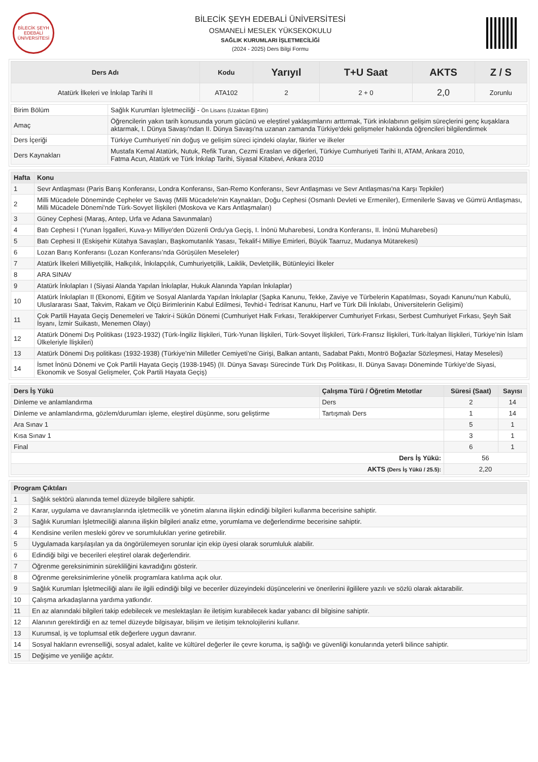BİLECİK ŞEYH EDEBALİ ÜNİVERSİTESİ
BİLECİK ŞEYH EDEBALİ ÜNİVERSİTESİ
OSMANELİ MESLEK YÜKSEKOKULU
SAĞLIK KURUMLARI İŞLETMECİLİĞİ
(2024 - 2025) Ders Bilgi Formu
| Ders Adı | Kodu | Yarıyıl | T+U Saat | AKTS | Z / S |
| --- | --- | --- | --- | --- | --- |
| Atatürk İlkeleri ve İnkılap Tarihi II | ATA102 | 2 | 2 + 0 | 2,0 | Zorunlu |
| Birim Bölüm | Sağlık Kurumları İşletmeciliği - Ön Lisans (Uzaktan Eğitim) |
| Amaç | Öğrencilerin yakın tarih konusunda yorum gücünü ve eleştirel yaklaşımlarını arttırmak, Türk inkılabının gelişim süreçlerini genç kuşaklara aktarmak, I. Dünya Savaşı'ndan II. Dünya Savaşı'na uzanan zamanda Türkiye'deki gelişmeler hakkında öğrencileri bilgilendirmek |
| Ders İçeriği | Türkiye Cumhuriyeti´nin doğuş ve gelişim süreci içindeki olaylar, fikirler ve ilkeler |
| Ders Kaynakları | Mustafa Kemal Atatürk, Nutuk, Refik Turan, Cezmi Eraslan ve diğerleri, Türkiye Cumhuriyeti Tarihi II, ATAM, Ankara 2010, Fatma Acun, Atatürk ve Türk İnkılap Tarihi, Siyasal Kitabevi, Ankara 2010 |
| Hafta | Konu |
| --- | --- |
| 1 | Sevr Antlaşması (Paris Barış Konferansı, Londra Konferansı, San-Remo Konferansı, Sevr Antlaşması ve Sevr Antlaşması'na Karşı Tepkiler) |
| 2 | Milli Mücadele Döneminde Cepheler ve Savaş (Milli Mücadele'nin Kaynakları, Doğu Cephesi (Osmanlı Devleti ve Ermeniler), Ermenilerle Savaş ve Gümrü Antlaşması, Milli Mücadele Dönemi'nde Türk-Sovyet İlişkileri (Moskova ve Kars Antlaşmaları) |
| 3 | Güney Cephesi (Maraş, Antep, Urfa ve Adana Savunmaları) |
| 4 | Batı Cephesi I (Yunan İşgalleri, Kuva-yı Milliye'den Düzenli Ordu'ya Geçiş, I. İnönü Muharebesi, Londra Konferansı, II. İnönü Muharebesi) |
| 5 | Batı Cephesi II (Eskişehir Kütahya Savaşları, Başkomutanlık Yasası, Tekalif-i Milliye Emirleri, Büyük Taarruz, Mudanya Mütarekesi) |
| 6 | Lozan Barış Konferansı (Lozan Konferansı’nda Görüşülen Meseleler) |
| 7 | Atatürk İlkeleri Milliyetçilik, Halkçılık, İnkılapçılık, Cumhuriyetçilik, Laiklik, Devletçilik, Bütünleyici İlkeler |
| 8 | ARA SINAV |
| 9 | Atatürk İnkılapları I (Siyasi Alanda Yapılan İnkılaplar, Hukuk Alanında Yapılan İnkılaplar) |
| 10 | Atatürk İnkılapları II (Ekonomi, Eğitim ve Sosyal Alanlarda Yapılan İnkılaplar (Şapka Kanunu, Tekke, Zaviye ve Türbelerin Kapatılması, Soyadı Kanunu'nun Kabulü, Uluslararası Saat, Takvim, Rakam ve Ölçü Birimlerinin Kabul Edilmesi, Tevhid-i Tedrisat Kanunu, Harf ve Türk Dili İnkılabı, Üniversitelerin Gelişimi) |
| 11 | Çok Partili Hayata Geçiş Denemeleri ve Takrir-i Sükûn Dönemi (Cumhuriyet Halk Fırkası, Terakkiperver Cumhuriyet Fırkası, Serbest Cumhuriyet Fırkası, Şeyh Sait İsyanı, İzmir Suikastı, Menemen Olayı) |
| 12 | Atatürk Dönemi Dış Politikası (1923-1932) (Türk-İngiliz İlişkileri, Türk-Yunan İlişkileri, Türk-Sovyet İlişkileri, Türk-Fransız İlişkileri, Türk-İtalyan İlişkileri, Türkiye’nin İslam Ülkeleriyle İlişkileri) |
| 13 | Atatürk Dönemi Dış politikası (1932-1938) (Türkiye’nin Milletler Cemiyeti’ne Girişi, Balkan antantı, Sadabat Paktı, Montrö Boğazlar Sözleşmesi, Hatay Meselesi) |
| 14 | İsmet İnönü Dönemi ve Çok Partili Hayata Geçiş (1938-1945) (II. Dünya Savaşı Sürecinde Türk Dış Politikası, II. Dünya Savaşı Döneminde Türkiye’de Siyasi, Ekonomik ve Sosyal Gelişmeler, Çok Partili Hayata Geçiş) |
| Ders İş Yükü | Çalışma Türü / Öğretim Metotlar | Süresi (Saat) | Sayısı |
| --- | --- | --- | --- |
| Dinleme ve anlamlandırma | Ders | 2 | 14 |
| Dinleme ve anlamlandırma, gözlem/durumları işleme, eleştirel düşünme, soru geliştirme | Tartışmalı Ders | 1 | 14 |
| Ara Sınav 1 | | 5 | 1 |
| Kısa Sınav 1 | | 3 | 1 |
| Final | | 6 | 1 |
| Ders İş Yükü: | | 56 | |
| AKTS (Ders İş Yükü / 25.5): | | 2,20 | |
| Program Çıktıları | |
| --- | --- |
| 1 | Sağlık sektörü alanında temel düzeyde bilgilere sahiptir. |
| 2 | Karar, uygulama ve davranışlarında işletmecilik ve yönetim alanına ilişkin edindiği bilgileri kullanma becerisine sahiptir. |
| 3 | Sağlık Kurumları İşletmeciliği alanına ilişkin bilgileri analiz etme, yorumlama ve değerlendirme becerisine sahiptir. |
| 4 | Kendisine verilen mesleki görev ve sorumlulukları yerine getirebilir. |
| 5 | Uygulamada karşılaşılan ya da öngörülemeyen sorunlar için ekip üyesi olarak sorumluluk alabilir. |
| 6 | Edindiği bilgi ve becerileri eleştirel olarak değerlendirir. |
| 7 | Öğrenme gereksiniminin sürekliliğini kavradığını gösterir. |
| 8 | Öğrenme gereksinimlerine yönelik programlara katılıma açık olur. |
| 9 | Sağlık Kurumları İşletmeciliği alanı ile ilgili edindiği bilgi ve beceriler düzeyindeki düşüncelerini ve önerilerini ilgililere yazılı ve sözlü olarak aktarabilir. |
| 10 | Çalışma arkadaşlarına yardıma yatkındır. |
| 11 | En az alanındaki bilgileri takip edebilecek ve meslektaşları ile iletişim kurabilecek kadar yabancı dil bilgisine sahiptir. |
| 12 | Alanının gerektirdiği en az temel düzeyde bilgisayar, bilişim ve iletişim teknolojilerini kullanır. |
| 13 | Kurumsal, iş ve toplumsal etik değerlere uygun davranır. |
| 14 | Sosyal hakların evrenselliği, sosyal adalet, kalite ve kültürel değerler ile çevre koruma, iş sağlığı ve güvenliği konularında yeterli bilince sahiptir. |
| 15 | Değişime ve yeniliğe açıktır. |